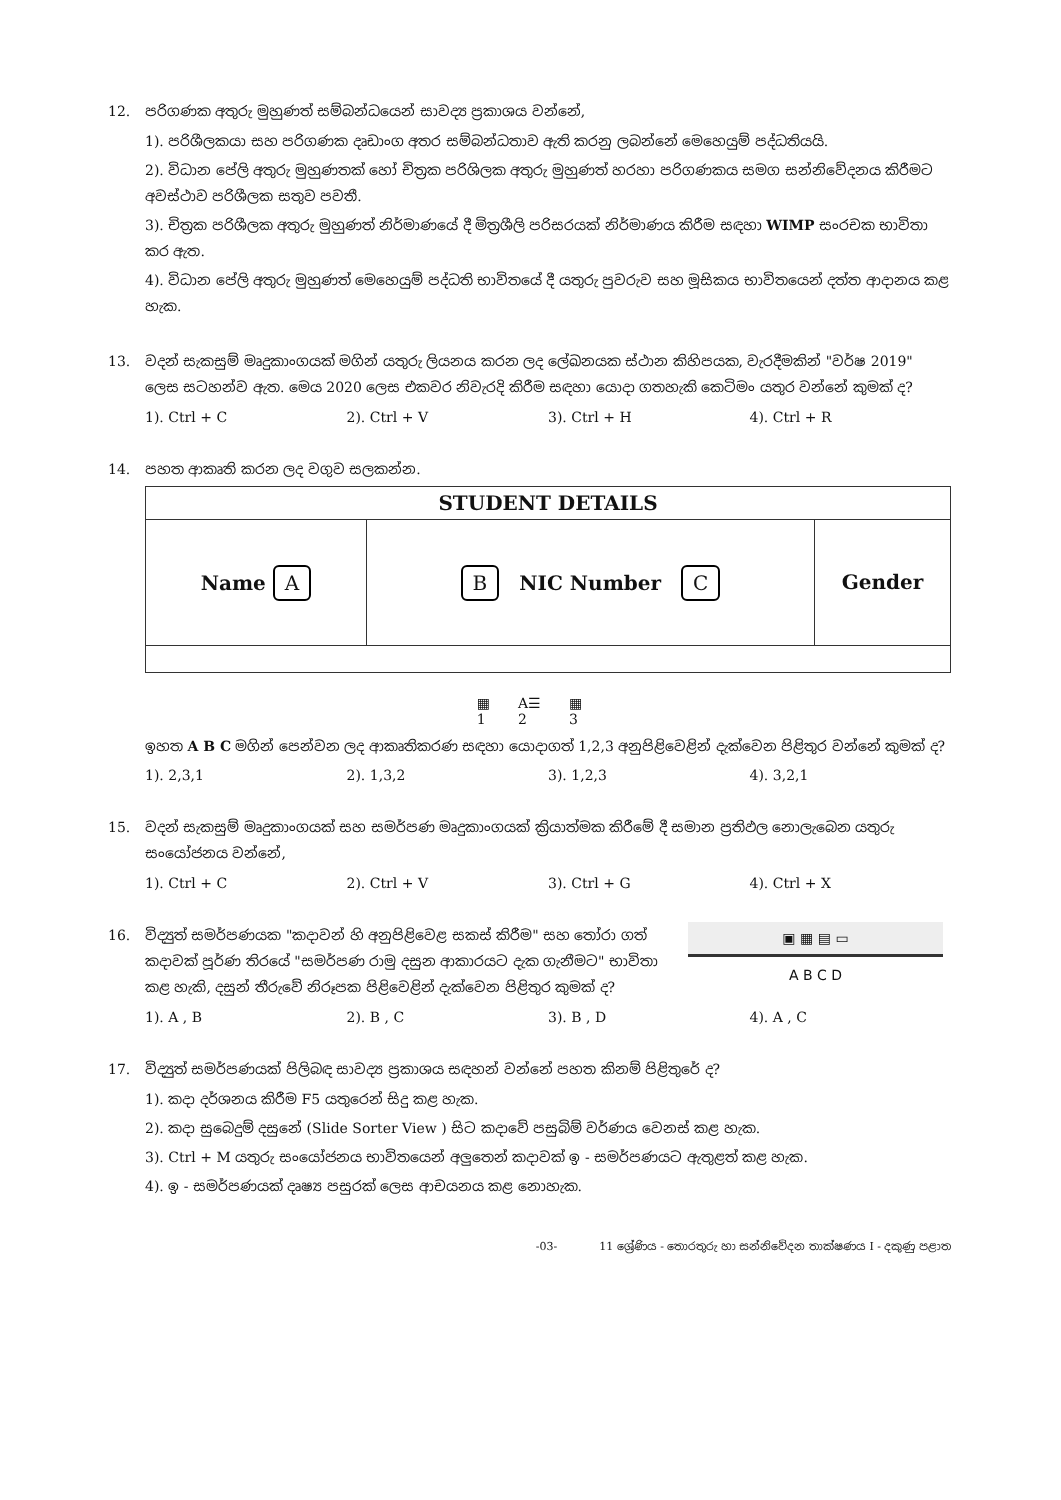12. පරිගණක අතුරු මුහුණත් සම්බන්ධයෙන් සාවද්‍ය ප්‍රකාශය වන්නේ,
1). පරිශීලකයා සහ පරිගණක දෘඩාංග අතර සම්බන්ධතාව ඇති කරනු ලබන්නේ මෙහෙයුම් පද්ධතියයි.
2). විධාන පේලි අතුරු මුහුණතක් හෝ චිත්‍රක පරිශිලක අතුරු මුහුණත් හරහා පරිගණකය සමග සන්නිවේදනය කිරීමට අවස්ථාව පරිශීලක සතුව පවතී.
3). චිත්‍රක පරිශීලක අතුරු මුහුණත් නිර්මාණයේ දී මිත්‍රශීලි පරිසරයක් නිර්මාණය කිරීම සඳහා WIMP සංරචක භාවිතා කර ඇත.
4). විධාන පේලි අතුරු මුහුණත් මෙහෙයුම් පද්ධති භාවිතයේ දී යතුරු පුවරුව සහ මූසිකය භාවිතයෙන් දත්ත ආදානය කළ හැක.
13. වදන් සැකසුම් මෘදුකාංගයක් මගින් යතුරු ලියනය කරන ලද ලේඛනයක ස්ථාන කිහිපයක, වැරදීමකින් "වර්ෂ 2019" ලෙස සටහන්ව ඇත. මෙය 2020 ලෙස එකවර නිවැරදි කිරීම සඳහා යොදා ගතහැකි කෙටිමං යතුර වන්නේ කුමක් ද?
1). Ctrl + C 2). Ctrl + V 3). Ctrl + H 4). Ctrl + R
14. පහත ආකෘති කරන ලද වගුව සලකන්න.
STUDENT DETAILS
Name A
B NIC Number C
Gender
▦
1
A☰
2
▦
3
ඉහත A B C මගින් පෙන්වන ලද ආකෘතිකරණ සඳහා යොදාගත් 1,2,3 අනුපිළිවෙළින් දැක්වෙන පිළිතුර වන්නේ කුමක් ද?
1). 2,3,1 2). 1,3,2 3). 1,2,3 4). 3,2,1
15. වදන් සැකසුම් මෘදුකාංගයක් සහ සමර්පණ මෘදුකාංගයක් ක්‍රියාත්මක කිරීමේ දී සමාන ප්‍රතිඵල නොලැබෙන යතුරු සංයෝජනය වන්නේ,
1). Ctrl + C 2). Ctrl + V 3). Ctrl + G 4). Ctrl + X
16. විද්‍යුත් සමර්පණයක "කදාවන් හි අනුපිළිවෙළ සකස් කිරීම" සහ තෝරා ගත් කදාවක් පූර්ණ තිරයේ "සමර්පණ රාමු දසුන ආකාරයට දැක ගැනීමට" භාවිතා කළ හැකි, දසුන් තීරුවේ නිරූපක පිළිවෙළින් දැක්වෙන පිළිතුර කුමක් ද?
▣ ▦ ▤ ▭
A B C D
1). A , B 2). B , C 3). B , D 4). A , C
17. විද්‍යුත් සමර්පණයක් පිලිබඳ සාවද්‍ය ප්‍රකාශය සඳහන් වන්නේ පහත කිනම් පිළිතුරේ ද?
1). කදා දර්ශනය කිරීම F5 යතුරෙන් සිදු කළ හැක.
2). කදා සුබෙදුම් දසුනේ (Slide Sorter View ) සිට කදාවේ පසුබිම් වර්ණය වෙනස් කළ හැක.
3). Ctrl + M යතුරු සංයෝජනය භාවිතයෙන් අලුතෙන් කදාවක් ඉ - සමර්පණයට ඇතුළත් කළ හැක.
4). ඉ - සමර්පණයක් දෘෂ්‍ය පසුරක් ලෙස ආචයනය කළ නොහැක.
-03- 11 ශ්‍රේණිය - තොරතුරු හා සන්නිවේදන තාක්ෂණය I - දකුණු පළාත